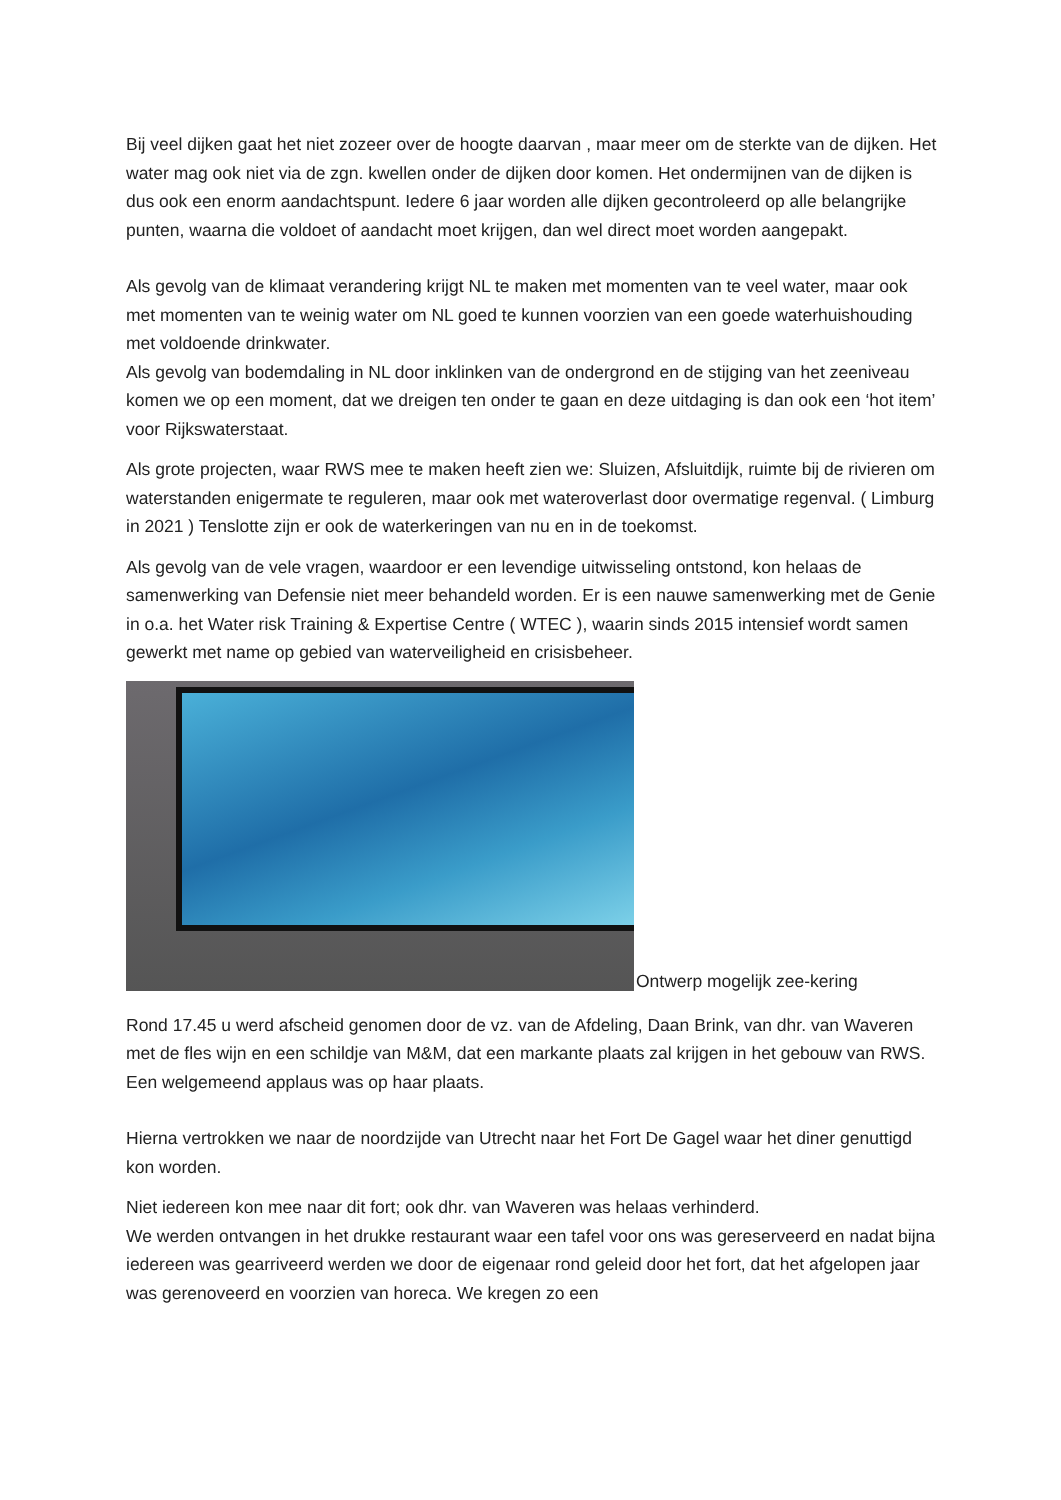Bij veel dijken gaat het niet zozeer over de hoogte daarvan , maar meer om de sterkte van de dijken. Het water mag ook niet via de zgn. kwellen onder de dijken door komen. Het ondermijnen van de dijken is dus ook een enorm aandachtspunt. Iedere 6 jaar worden alle dijken gecontroleerd op alle belangrijke punten, waarna die voldoet of aandacht moet krijgen, dan wel direct moet worden aangepakt.
Als gevolg van de klimaat verandering krijgt NL te maken met momenten van te veel water, maar ook met momenten van te weinig water om NL goed te kunnen voorzien van een goede waterhuishouding met voldoende drinkwater.
Als gevolg van bodemdaling in NL door inklinken van de ondergrond en de stijging van het zeeniveau komen we op een moment, dat we dreigen ten onder te gaan en deze uitdaging is dan ook een ‘hot item’ voor Rijkswaterstaat.
Als grote projecten, waar RWS mee te maken heeft zien we: Sluizen, Afsluitdijk, ruimte bij de rivieren om waterstanden enigermate te reguleren, maar ook met wateroverlast door overmatige regenval. ( Limburg in 2021 ) Tenslotte zijn er ook de waterkeringen van nu en in de toekomst.
Als gevolg van de vele vragen, waardoor er een levendige uitwisseling ontstond, kon helaas de samenwerking van Defensie niet meer behandeld worden. Er is een nauwe samenwerking met de Genie in o.a. het Water risk Training & Expertise Centre ( WTEC ), waarin sinds 2015 intensief wordt samen gewerkt met name op gebied van waterveiligheid en crisisbeheer.
Ontwerp mogelijk zee-kering
Rond 17.45 u werd afscheid genomen door de vz. van de Afdeling, Daan Brink, van dhr. van Waveren met de fles wijn en een schildje van M&M, dat een markante plaats zal krijgen in het gebouw van RWS. Een welgemeend applaus was op haar plaats.
Hierna vertrokken we naar de noordzijde van Utrecht naar het Fort De Gagel waar het diner genuttigd kon worden.
Niet iedereen kon mee naar dit fort; ook dhr. van Waveren was helaas verhinderd.
We werden ontvangen in het drukke restaurant waar een tafel voor ons was gereserveerd en nadat bijna iedereen was gearriveerd werden we door de eigenaar rond geleid door het fort, dat het afgelopen jaar was gerenoveerd en voorzien van horeca. We kregen zo een